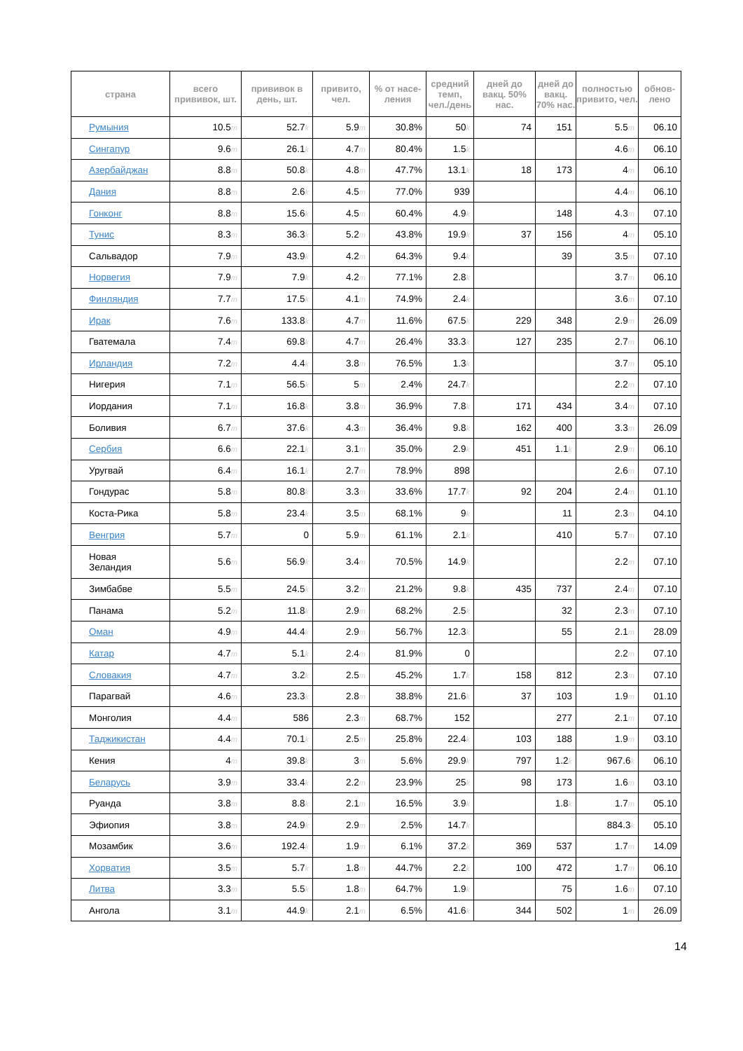| страна | всего прививок, шт. | прививок в день, шт. | привито, чел. | % от насе-ления | средний темп, чел./день | дней до вакц. 50% нас. | дней до вакц. 70% нас. | полностью привито, чел. | обнов-лено |
| --- | --- | --- | --- | --- | --- | --- | --- | --- | --- |
| Румыния | 10.5 m | 52.7 k | 5.9 m | 30.8% | 50 k | 74 | 151 | 5.5 m | 06.10 |
| Сингапур | 9.6 m | 26.1 k | 4.7 m | 80.4% | 1.5 k | | | 4.6 m | 06.10 |
| Азербайджан | 8.8 m | 50.8 k | 4.8 m | 47.7% | 13.1 k | 18 | 173 | 4 m | 06.10 |
| Дания | 8.8 m | 2.6 k | 4.5 m | 77.0% | 939 | | | 4.4 m | 06.10 |
| Гонконг | 8.8 m | 15.6 k | 4.5 m | 60.4% | 4.9 k | | 148 | 4.3 m | 07.10 |
| Тунис | 8.3 m | 36.3 k | 5.2 m | 43.8% | 19.9 k | 37 | 156 | 4 m | 05.10 |
| Сальвадор | 7.9 m | 43.9 k | 4.2 m | 64.3% | 9.4 k | | 39 | 3.5 m | 07.10 |
| Норвегия | 7.9 m | 7.9 k | 4.2 m | 77.1% | 2.8 k | | | 3.7 m | 06.10 |
| Финляндия | 7.7 m | 17.5 k | 4.1 m | 74.9% | 2.4 k | | | 3.6 m | 07.10 |
| Ирак | 7.6 m | 133.8 k | 4.7 m | 11.6% | 67.5 k | 229 | 348 | 2.9 m | 26.09 |
| Гватемала | 7.4 m | 69.8 k | 4.7 m | 26.4% | 33.3 k | 127 | 235 | 2.7 m | 06.10 |
| Ирландия | 7.2 m | 4.4 k | 3.8 m | 76.5% | 1.3 k | | | 3.7 m | 05.10 |
| Нигерия | 7.1 m | 56.5 k | 5 m | 2.4% | 24.7 k | | | 2.2 m | 07.10 |
| Иордания | 7.1 m | 16.8 k | 3.8 m | 36.9% | 7.8 k | 171 | 434 | 3.4 m | 07.10 |
| Боливия | 6.7 m | 37.6 k | 4.3 m | 36.4% | 9.8 k | 162 | 400 | 3.3 m | 26.09 |
| Сербия | 6.6 m | 22.1 k | 3.1 m | 35.0% | 2.9 k | 451 | 1.1 k | 2.9 m | 06.10 |
| Уругвай | 6.4 m | 16.1 k | 2.7 m | 78.9% | 898 | | | 2.6 m | 07.10 |
| Гондурас | 5.8 m | 80.8 k | 3.3 m | 33.6% | 17.7 k | 92 | 204 | 2.4 m | 01.10 |
| Коста-Рика | 5.8 m | 23.4 k | 3.5 m | 68.1% | 9 k | | 11 | 2.3 m | 04.10 |
| Венгрия | 5.7 m | 0 | 5.9 m | 61.1% | 2.1 k | | 410 | 5.7 m | 07.10 |
| Новая Зеландия | 5.6 m | 56.9 k | 3.4 m | 70.5% | 14.9 k | | | 2.2 m | 07.10 |
| Зимбабве | 5.5 m | 24.5 k | 3.2 m | 21.2% | 9.8 k | 435 | 737 | 2.4 m | 07.10 |
| Панама | 5.2 m | 11.8 k | 2.9 m | 68.2% | 2.5 k | | 32 | 2.3 m | 07.10 |
| Оман | 4.9 m | 44.4 k | 2.9 m | 56.7% | 12.3 k | | 55 | 2.1 m | 28.09 |
| Катар | 4.7 m | 5.1 k | 2.4 m | 81.9% | 0 | | | 2.2 m | 07.10 |
| Словакия | 4.7 m | 3.2 k | 2.5 m | 45.2% | 1.7 k | 158 | 812 | 2.3 m | 07.10 |
| Парагвай | 4.6 m | 23.3 k | 2.8 m | 38.8% | 21.6 k | 37 | 103 | 1.9 m | 01.10 |
| Монголия | 4.4 m | 586 | 2.3 m | 68.7% | 152 | | 277 | 2.1 m | 07.10 |
| Таджикистан | 4.4 m | 70.1 k | 2.5 m | 25.8% | 22.4 k | 103 | 188 | 1.9 m | 03.10 |
| Кения | 4 m | 39.8 k | 3 m | 5.6% | 29.9 k | 797 | 1.2 k | 967.6 k | 06.10 |
| Беларусь | 3.9 m | 33.4 k | 2.2 m | 23.9% | 25 k | 98 | 173 | 1.6 m | 03.10 |
| Руанда | 3.8 m | 8.8 k | 2.1 m | 16.5% | 3.9 k | | 1.8 k | 1.7 m | 05.10 |
| Эфиопия | 3.8 m | 24.9 k | 2.9 m | 2.5% | 14.7 k | | | 884.3 k | 05.10 |
| Мозамбик | 3.6 m | 192.4 k | 1.9 m | 6.1% | 37.2 k | 369 | 537 | 1.7 m | 14.09 |
| Хорватия | 3.5 m | 5.7 k | 1.8 m | 44.7% | 2.2 k | 100 | 472 | 1.7 m | 06.10 |
| Литва | 3.3 m | 5.5 k | 1.8 m | 64.7% | 1.9 k | | 75 | 1.6 m | 07.10 |
| Ангола | 3.1 m | 44.9 k | 2.1 m | 6.5% | 41.6 k | 344 | 502 | 1 m | 26.09 |
14